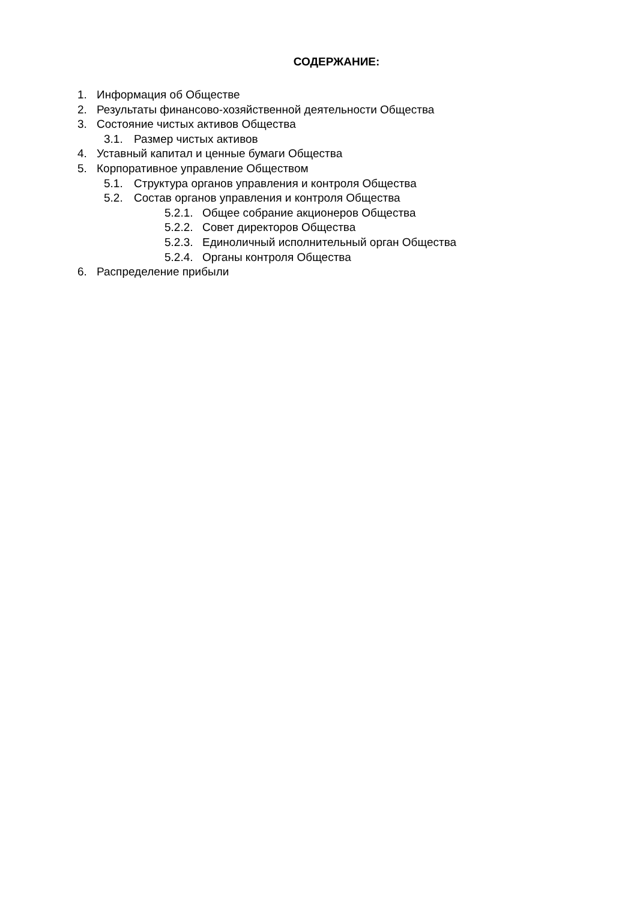СОДЕРЖАНИЕ:
1. Информация об Обществе
2. Результаты финансово-хозяйственной деятельности Общества
3. Состояние чистых активов Общества
3.1. Размер чистых активов
4. Уставный капитал и ценные бумаги Общества
5. Корпоративное управление Обществом
5.1. Структура органов управления и контроля Общества
5.2. Состав органов управления и контроля Общества
5.2.1. Общее собрание акционеров Общества
5.2.2. Совет директоров Общества
5.2.3. Единоличный исполнительный орган Общества
5.2.4. Органы контроля Общества
6. Распределение прибыли